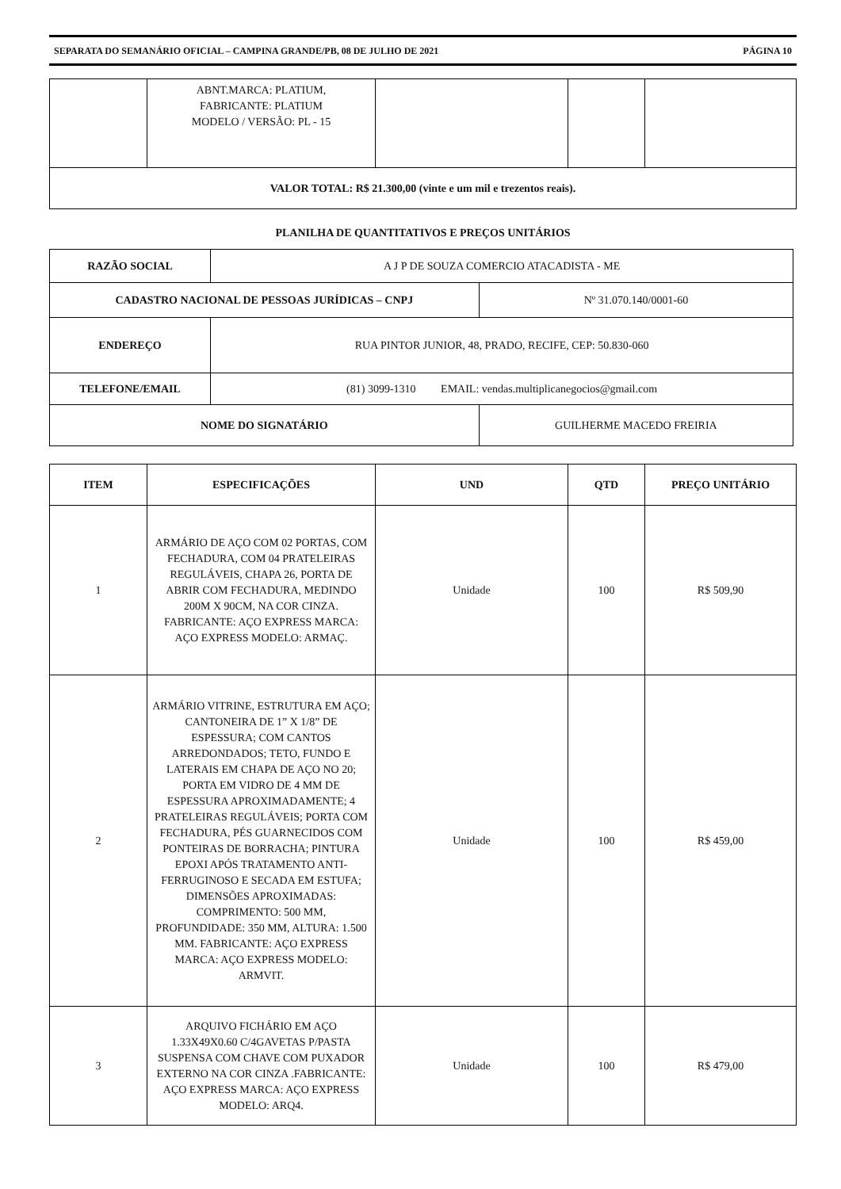SEPARATA DO SEMANÁRIO OFICIAL – CAMPINA GRANDE/PB, 08 DE JULHO DE 2021 PÁGINA 10
| | ABNT.MARCA: PLATIUM, FABRICANTE: PLATIUM MODELO / VERSÃO: PL - 15 | | | |
| VALOR TOTAL: R$ 21.300,00 (vinte e um mil e trezentos reais). | | | | |
PLANILHA DE QUANTITATIVOS E PREÇOS UNITÁRIOS
| RAZÃO SOCIAL | A J P DE SOUZA COMERCIO ATACADISTA - ME | |
| CADASTRO NACIONAL DE PESSOAS JURÍDICAS – CNPJ | | Nº 31.070.140/0001-60 |
| ENDEREÇO | RUA PINTOR JUNIOR, 48, PRADO, RECIFE, CEP: 50.830-060 | |
| TELEFONE/EMAIL | (81) 3099-1310 EMAIL: vendas.multiplicanegocios@gmail.com | |
| NOME DO SIGNATÁRIO | | GUILHERME MACEDO FREIRIA |
| ITEM | ESPECIFICAÇÕES | UND | QTD | PREÇO UNITÁRIO |
| --- | --- | --- | --- | --- |
| 1 | ARMÁRIO DE AÇO COM 02 PORTAS, COM FECHADURA, COM 04 PRATELEIRAS REGULÁVEIS, CHAPA 26, PORTA DE ABRIR COM FECHADURA, MEDINDO 200M X 90CM, NA COR CINZA. FABRICANTE: AÇO EXPRESS MARCA: AÇO EXPRESS MODELO: ARMAÇ. | Unidade | 100 | R$ 509,90 |
| 2 | ARMÁRIO VITRINE, ESTRUTURA EM AÇO; CANTONEIRA DE 1” X 1/8” DE ESPESSURA; COM CANTOS ARREDONDADOS; TETO, FUNDO E LATERAIS EM CHAPA DE AÇO NO 20; PORTA EM VIDRO DE 4 MM DE ESPESSURA APROXIMADAMENTE; 4 PRATELEIRAS REGULÁVEIS; PORTA COM FECHADURA, PÉS GUARNECIDOS COM PONTEIRAS DE BORRACHA; PINTURA EPOXI APÓS TRATAMENTO ANTI-FERRUGINOSO E SECADA EM ESTUFA; DIMENSÕES APROXIMADAS: COMPRIMENTO: 500 MM, PROFUNDIDADE: 350 MM, ALTURA: 1.500 MM. FABRICANTE: AÇO EXPRESS MARCA: AÇO EXPRESS MODELO: ARMVIT. | Unidade | 100 | R$ 459,00 |
| 3 | ARQUIVO FICHÁRIO EM AÇO 1.33X49X0.60 C/4GAVETAS P/PASTA SUSPENSA COM CHAVE COM PUXADOR EXTERNO NA COR CINZA .FABRICANTE: AÇO EXPRESS MARCA: AÇO EXPRESS MODELO: ARQ4. | Unidade | 100 | R$ 479,00 |